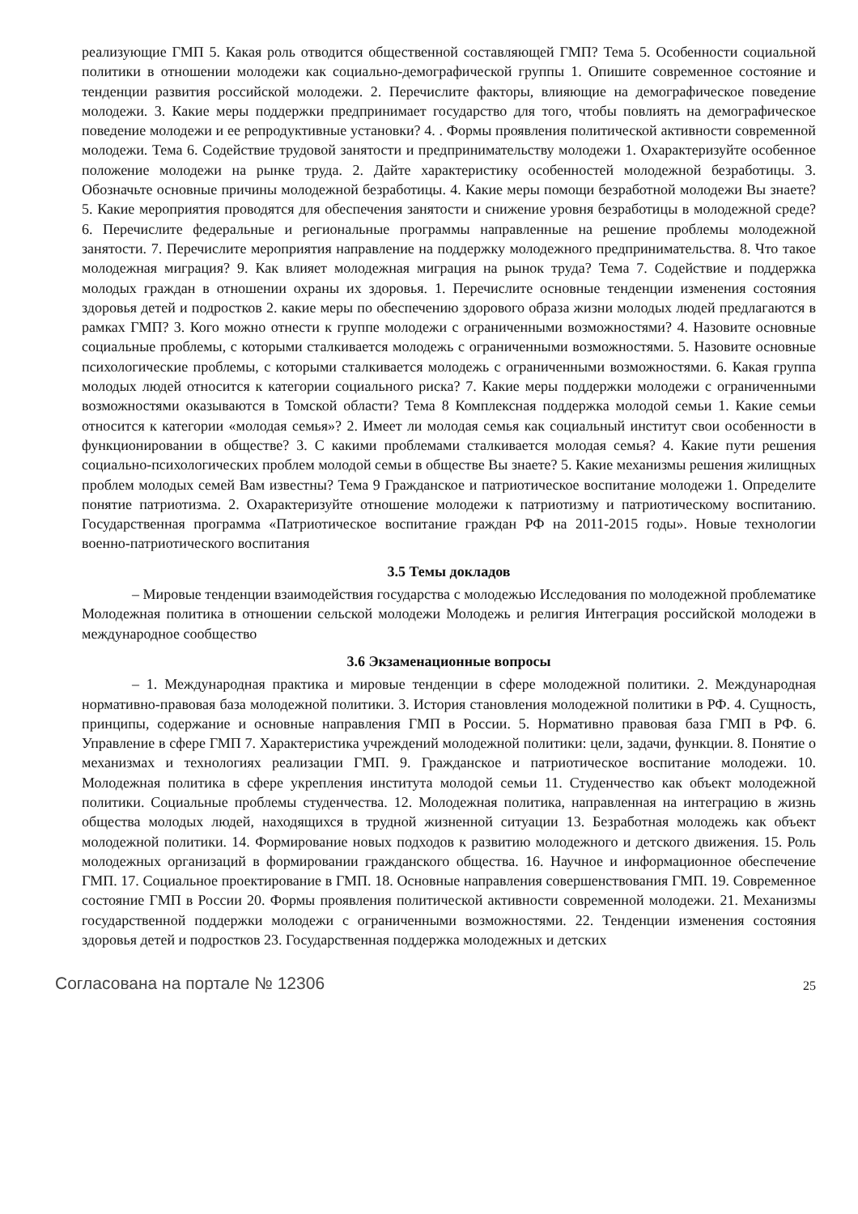реализующие ГМП 5. Какая роль отводится общественной составляющей ГМП? Тема 5. Особенности социальной политики в отношении молодежи как социально-демографической группы 1. Опишите современное состояние и тенденции развития российской молодежи. 2. Перечислите факторы, влияющие на демографическое поведение молодежи. 3. Какие меры поддержки предпринимает государство для того, чтобы повлиять на демографическое поведение молодежи и ее репродуктивные установки? 4. . Формы проявления политической активности современной молодежи. Тема 6. Содействие трудовой занятости и предпринимательству молодежи 1. Охарактеризуйте особенное положение молодежи на рынке труда. 2. Дайте характеристику особенностей молодежной безработицы. 3. Обозначьте основные причины молодежной безработицы. 4. Какие меры помощи безработной молодежи Вы знаете? 5. Какие мероприятия проводятся для обеспечения занятости и снижение уровня безработицы в молодежной среде? 6. Перечислите федеральные и региональные программы направленные на решение проблемы молодежной занятости. 7. Перечислите мероприятия направление на поддержку молодежного предпринимательства. 8. Что такое молодежная миграция? 9. Как влияет молодежная миграция на рынок труда? Тема 7. Содействие и поддержка молодых граждан в отношении охраны их здоровья. 1. Перечислите основные тенденции изменения состояния здоровья детей и подростков 2. какие меры по обеспечению здорового образа жизни молодых людей предлагаются в рамках ГМП? 3. Кого можно отнести к группе молодежи с ограниченными возможностями? 4. Назовите основные социальные проблемы, с которыми сталкивается молодежь с ограниченными возможностями. 5. Назовите основные психологические проблемы, с которыми сталкивается молодежь с ограниченными возможностями. 6. Какая группа молодых людей относится к категории социального риска? 7. Какие меры поддержки молодежи с ограниченными возможностями оказываются в Томской области? Тема 8 Комплексная поддержка молодой семьи 1. Какие семьи относится к категории «молодая семья»? 2. Имеет ли молодая семья как социальный институт свои особенности в функционировании в обществе? 3. С какими проблемами сталкивается молодая семья? 4. Какие пути решения социально-психологических проблем молодой семьи в обществе Вы знаете? 5. Какие механизмы решения жилищных проблем молодых семей Вам известны? Тема 9 Гражданское и патриотическое воспитание молодежи 1. Определите понятие патриотизма. 2. Охарактеризуйте отношение молодежи к патриотизму и патриотическому воспитанию. Государственная программа «Патриотическое воспитание граждан РФ на 2011-2015 годы». Новые технологии военно-патриотического воспитания
3.5 Темы докладов
– Мировые тенденции взаимодействия государства с молодежью Исследования по молодежной проблематике Молодежная политика в отношении сельской молодежи Молодежь и религия Интеграция российской молодежи в международное сообщество
3.6 Экзаменационные вопросы
– 1. Международная практика и мировые тенденции в сфере молодежной политики. 2. Международная нормативно-правовая база молодежной политики. 3. История становления молодежной политики в РФ. 4. Сущность, принципы, содержание и основные направления ГМП в России. 5. Нормативно правовая база ГМП в РФ. 6. Управление в сфере ГМП 7. Характеристика учреждений молодежной политики: цели, задачи, функции. 8. Понятие о механизмах и технологиях реализации ГМП. 9. Гражданское и патриотическое воспитание молодежи. 10. Молодежная политика в сфере укрепления института молодой семьи 11. Студенчество как объект молодежной политики. Социальные проблемы студенчества. 12. Молодежная политика, направленная на интеграцию в жизнь общества молодых людей, находящихся в трудной жизненной ситуации 13. Безработная молодежь как объект молодежной политики. 14. Формирование новых подходов к развитию молодежного и детского движения. 15. Роль молодежных организаций в формировании гражданского общества. 16. Научное и информационное обеспечение ГМП. 17. Социальное проектирование в ГМП. 18. Основные направления совершенствования ГМП. 19. Современное состояние ГМП в России 20. Формы проявления политической активности современной молодежи. 21. Механизмы государственной поддержки молодежи с ограниченными возможностями. 22. Тенденции изменения состояния здоровья детей и подростков 23. Государственная поддержка молодежных и детских
Согласована на портале № 12306
25